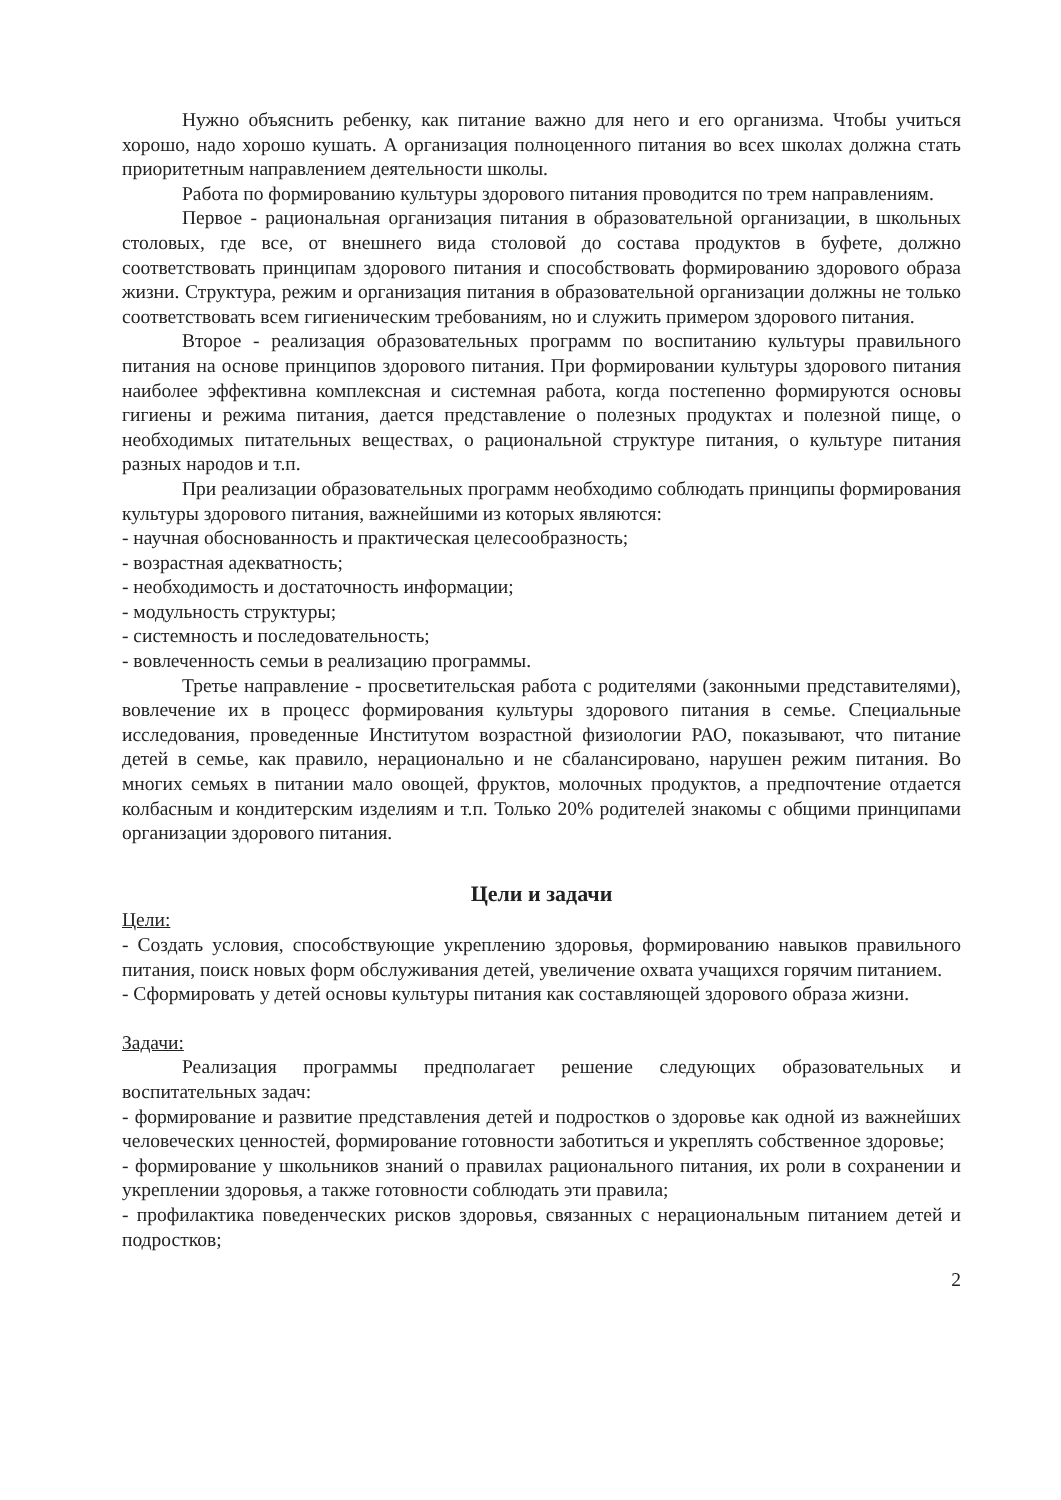Нужно объяснить ребенку, как питание важно для него и его организма. Чтобы учиться хорошо, надо хорошо кушать. А организация полноценного питания во всех школах должна стать приоритетным направлением деятельности школы.
Работа по формированию культуры здорового питания проводится по трем направлениям.
Первое - рациональная организация питания в образовательной организации, в школьных столовых, где все, от внешнего вида столовой до состава продуктов в буфете, должно соответствовать принципам здорового питания и способствовать формированию здорового образа жизни. Структура, режим и организация питания в образовательной организации должны не только соответствовать всем гигиеническим требованиям, но и служить примером здорового питания.
Второе - реализация образовательных программ по воспитанию культуры правильного питания на основе принципов здорового питания. При формировании культуры здорового питания наиболее эффективна комплексная и системная работа, когда постепенно формируются основы гигиены и режима питания, дается представление о полезных продуктах и полезной пище, о необходимых питательных веществах, о рациональной структуре питания, о культуре питания разных народов и т.п.
При реализации образовательных программ необходимо соблюдать принципы формирования культуры здорового питания, важнейшими из которых являются:
- научная обоснованность и практическая целесообразность;
- возрастная адекватность;
- необходимость и достаточность информации;
- модульность структуры;
- системность и последовательность;
- вовлеченность семьи в реализацию программы.
Третье направление - просветительская работа с родителями (законными представителями), вовлечение их в процесс формирования культуры здорового питания в семье. Специальные исследования, проведенные Институтом возрастной физиологии РАО, показывают, что питание детей в семье, как правило, нерационально и не сбалансировано, нарушен режим питания. Во многих семьях в питании мало овощей, фруктов, молочных продуктов, а предпочтение отдается колбасным и кондитерским изделиям и т.п. Только 20% родителей знакомы с общими принципами организации здорового питания.
Цели и задачи
Цели:
- Создать условия, способствующие укреплению здоровья, формированию навыков правильного питания, поиск новых форм обслуживания детей, увеличение охвата учащихся горячим питанием.
- Сформировать у детей основы культуры питания как составляющей здорового образа жизни.
Задачи:
Реализация программы предполагает решение следующих образовательных и воспитательных задач:
- формирование и развитие представления детей и подростков о здоровье как одной из важнейших человеческих ценностей, формирование готовности заботиться и укреплять собственное здоровье;
- формирование у школьников знаний о правилах рационального питания, их роли в сохранении и укреплении здоровья, а также готовности соблюдать эти правила;
- профилактика поведенческих рисков здоровья, связанных с нерациональным питанием детей и подростков;
2